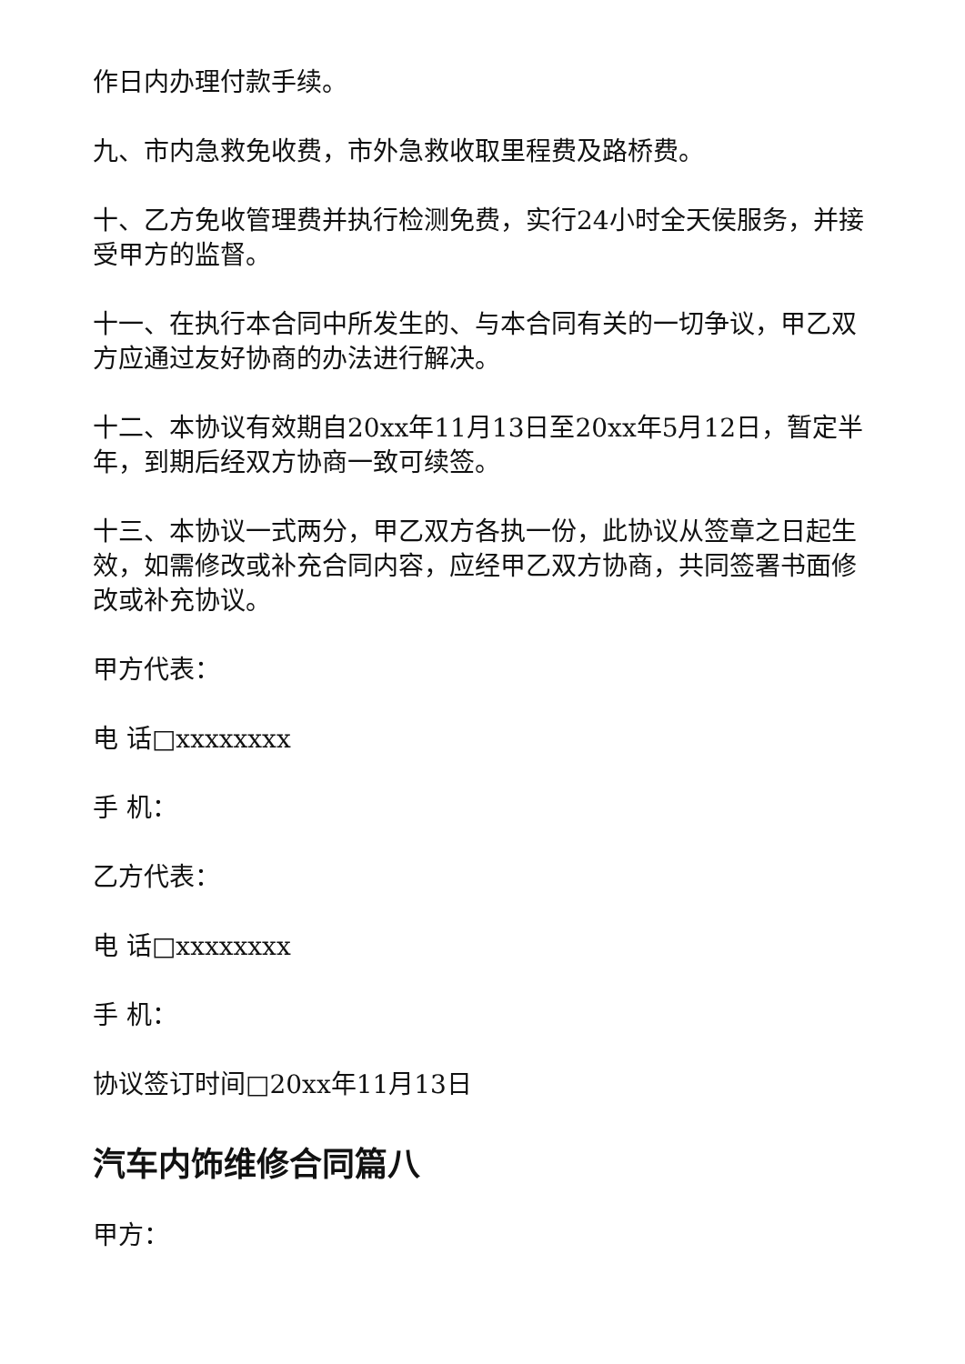作日内办理付款手续。
九、市内急救免收费，市外急救收取里程费及路桥费。
十、乙方免收管理费并执行检测免费，实行24小时全天侯服务，并接受甲方的监督。
十一、在执行本合同中所发生的、与本合同有关的一切争议，甲乙双方应通过友好协商的办法进行解决。
十二、本协议有效期自20xx年11月13日至20xx年5月12日，暂定半年，到期后经双方协商一致可续签。
十三、本协议一式两分，甲乙双方各执一份，此协议从签章之日起生效，如需修改或补充合同内容，应经甲乙双方协商，共同签署书面修改或补充协议。
甲方代表：
电 话□xxxxxxxx
手 机：
乙方代表：
电 话□xxxxxxxx
手 机：
协议签订时间□20xx年11月13日
汽车内饰维修合同篇八
甲方：